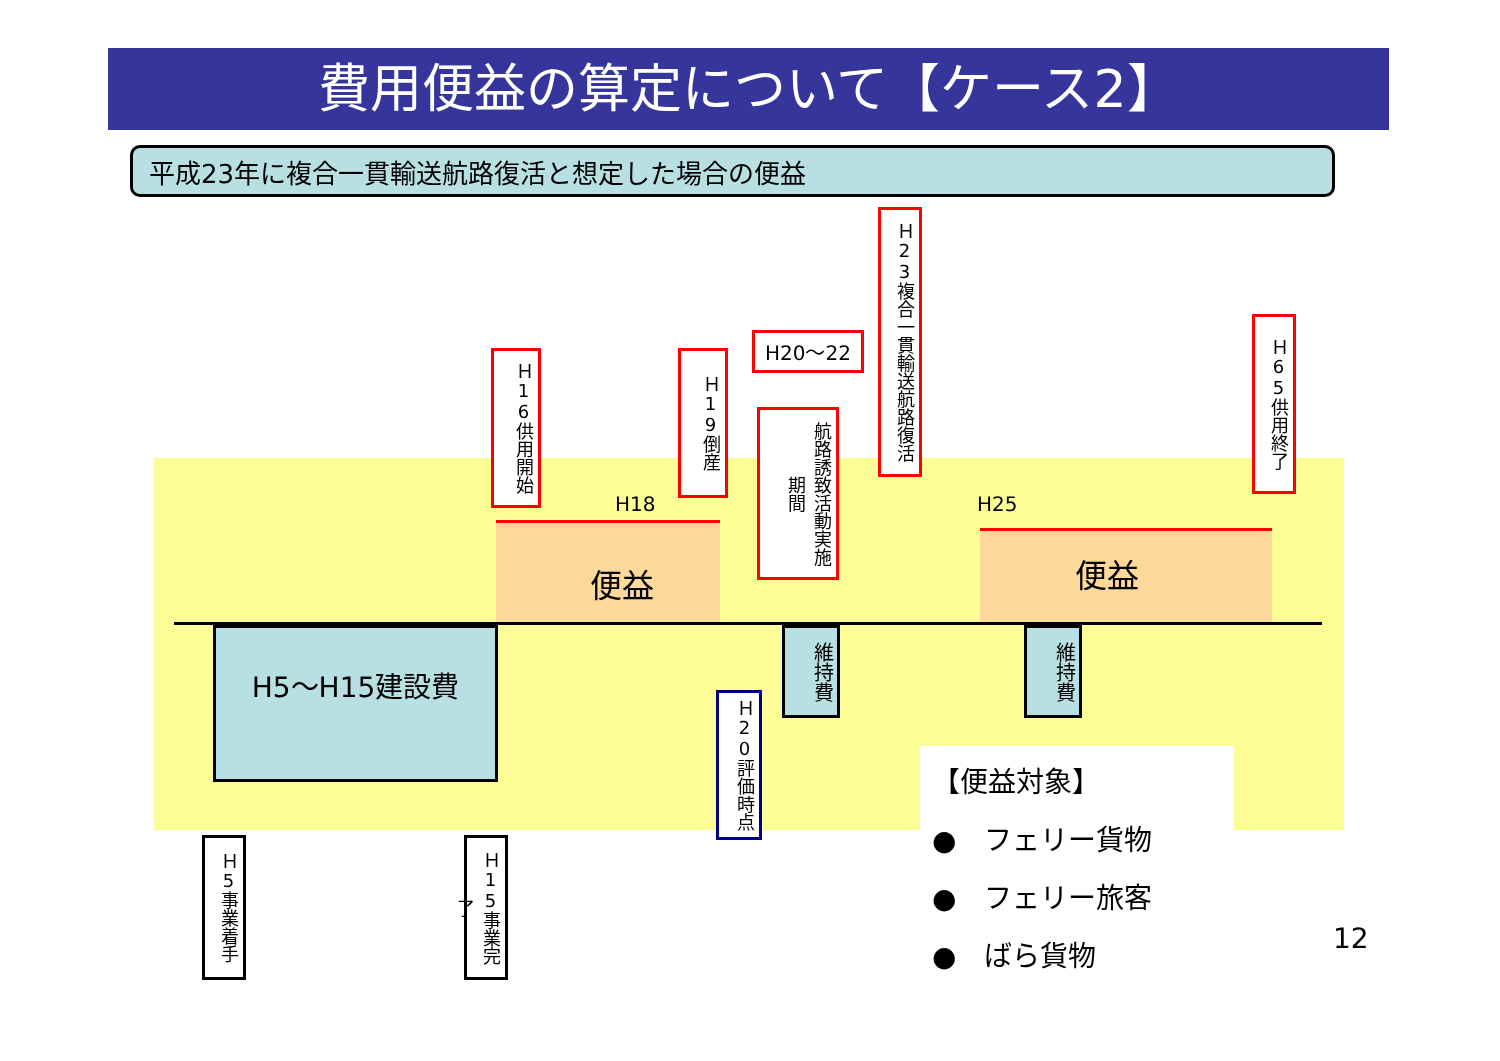費用便益の算定について【ケース2】
平成23年に複合一貫輸送航路復活と想定した場合の便益
H18 H25
便益 便益
H5～H15建設費
維持費
維持費
Ｈ16供用開始
Ｈ19倒産
H20～22
航路誘致活動実施期間
Ｈ23複合一貫輸送航路復活
Ｈ65供用終了
Ｈ20評価時点
Ｈ5事業着手
Ｈ15事業完了
【便益対象】
●　フェリー貨物
●　フェリー旅客
●　ばら貨物
12